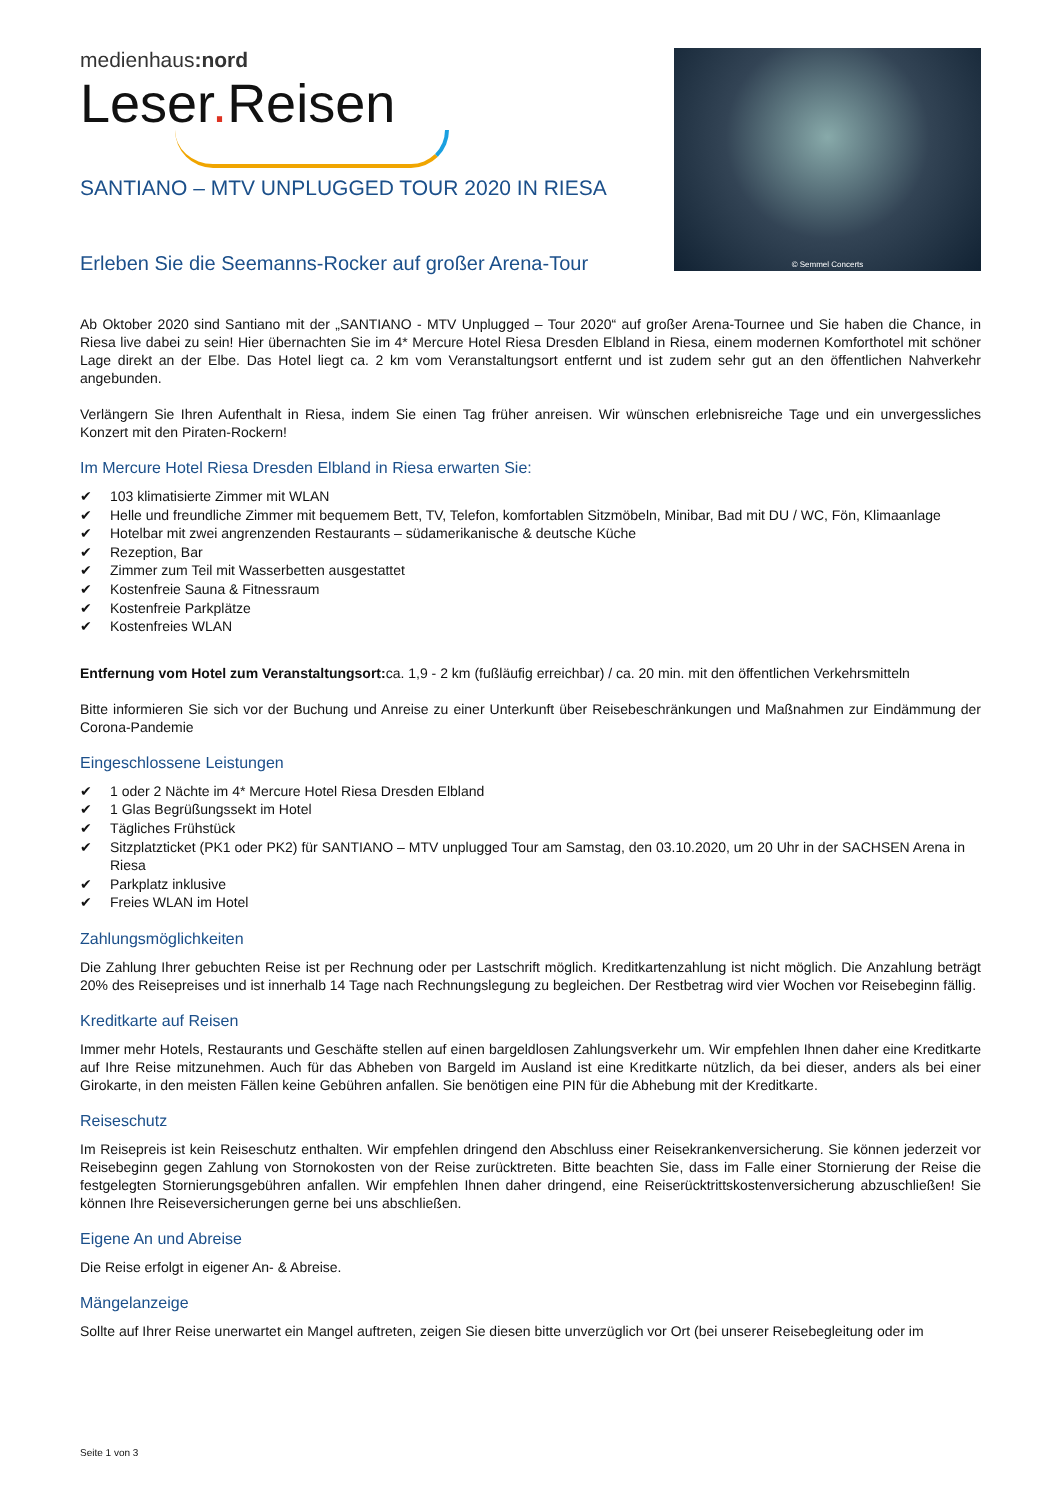medienhaus:nord
Leser. Reisen
© Semmel Concerts
SANTIANO – MTV UNPLUGGED TOUR 2020 IN RIESA
Erleben Sie die Seemanns-Rocker auf großer Arena-Tour
Ab Oktober 2020 sind Santiano mit der „SANTIANO - MTV Unplugged – Tour 2020“ auf großer Arena-Tournee und Sie haben die Chance, in Riesa live dabei zu sein! Hier übernachten Sie im 4* Mercure Hotel Riesa Dresden Elbland in Riesa, einem modernen Komforthotel mit schöner Lage direkt an der Elbe. Das Hotel liegt ca. 2 km vom Veranstaltungsort entfernt und ist zudem sehr gut an den öffentlichen Nahverkehr angebunden.
Verlängern Sie Ihren Aufenthalt in Riesa, indem Sie einen Tag früher anreisen. Wir wünschen erlebnisreiche Tage und ein unvergessliches Konzert mit den Piraten-Rockern!
Im Mercure Hotel Riesa Dresden Elbland in Riesa erwarten Sie:
103 klimatisierte Zimmer mit WLAN
Helle und freundliche Zimmer mit bequemem Bett, TV, Telefon, komfortablen Sitzmöbeln, Minibar, Bad mit DU / WC, Fön, Klimaanlage
Hotelbar mit zwei angrenzenden Restaurants – südamerikanische & deutsche Küche
Rezeption, Bar
Zimmer zum Teil mit Wasserbetten ausgestattet
Kostenfreie Sauna & Fitnessraum
Kostenfreie Parkplätze
Kostenfreies WLAN
Entfernung vom Hotel zum Veranstaltungsort: ca. 1,9 - 2 km (fußläufig erreichbar) / ca. 20 min. mit den öffentlichen Verkehrsmitteln
Bitte informieren Sie sich vor der Buchung und Anreise zu einer Unterkunft über Reisebeschränkungen und Maßnahmen zur Eindämmung der Corona-Pandemie
Eingeschlossene Leistungen
1 oder 2 Nächte im 4* Mercure Hotel Riesa Dresden Elbland
1 Glas Begrüßungssekt im Hotel
Tägliches Frühstück
Sitzplatzticket (PK1 oder PK2) für SANTIANO – MTV unplugged Tour am Samstag, den 03.10.2020, um 20 Uhr in der SACHSEN Arena in Riesa
Parkplatz inklusive
Freies WLAN im Hotel
Zahlungsmöglichkeiten
Die Zahlung Ihrer gebuchten Reise ist per Rechnung oder per Lastschrift möglich. Kreditkartenzahlung ist nicht möglich. Die Anzahlung beträgt 20% des Reisepreises und ist innerhalb 14 Tage nach Rechnungslegung zu begleichen. Der Restbetrag wird vier Wochen vor Reisebeginn fällig.
Kreditkarte auf Reisen
Immer mehr Hotels, Restaurants und Geschäfte stellen auf einen bargeldlosen Zahlungsverkehr um. Wir empfehlen Ihnen daher eine Kreditkarte auf Ihre Reise mitzunehmen. Auch für das Abheben von Bargeld im Ausland ist eine Kreditkarte nützlich, da bei dieser, anders als bei einer Girokarte, in den meisten Fällen keine Gebühren anfallen. Sie benötigen eine PIN für die Abhebung mit der Kreditkarte.
Reiseschutz
Im Reisepreis ist kein Reiseschutz enthalten. Wir empfehlen dringend den Abschluss einer Reisekrankenversicherung. Sie können jederzeit vor Reisebeginn gegen Zahlung von Stornokosten von der Reise zurücktreten. Bitte beachten Sie, dass im Falle einer Stornierung der Reise die festgelegten Stornierungsgebühren anfallen. Wir empfehlen Ihnen daher dringend, eine Reiserücktrittskostenversicherung abzuschließen! Sie können Ihre Reiseversicherungen gerne bei uns abschließen.
Eigene An und Abreise
Die Reise erfolgt in eigener An- & Abreise.
Mängelanzeige
Sollte auf Ihrer Reise unerwartet ein Mangel auftreten, zeigen Sie diesen bitte unverzüglich vor Ort (bei unserer Reisebegleitung oder im
Seite 1 von 3